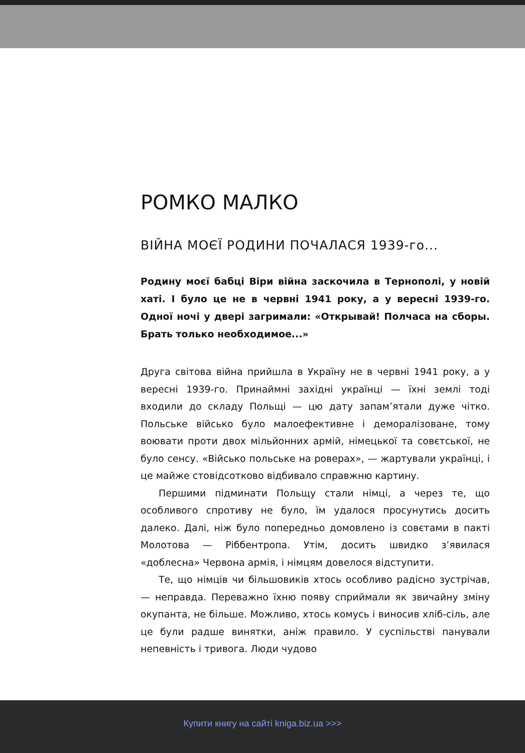РОМКО МАЛКО
ВІЙНА МОЄЇ РОДИНИ ПОЧАЛАСЯ 1939-го...
Родину моєї бабці Віри війна заскочила в Тернополі, у новій хаті. І було це не в червні 1941 року, а у вересні 1939-го. Одної ночі у двері загримали: «Открывай! Полчаса на сборы. Брать только необходимое...»
Друга світова війна прийшла в Україну не в червні 1941 року, а у вересні 1939-го. Принаймні західні українці — їхні землі тоді входили до складу Польщі — цю дату запам’ятали дуже чітко. Польське військо було малоефективне і деморалізоване, тому воювати проти двох мільйонних армій, німецької та совєтської, не було сенсу. «Військо польське на роверах», — жартували українці, і це майже стовідсотково відбивало справжню картину.
Першими підминати Польщу стали німці, а через те, що особливого спротиву не було, їм удалося просунутись досить далеко. Далі, ніж було попередньо домовлено із совєтами в пакті Молотова — Ріббентропа. Утім, досить швидко з’явилася «доблесна» Червона армія, і німцям довелося відступити.
Те, що німців чи більшовиків хтось особливо радісно зустрічав, — неправда. Переважно їхню появу сприймали як звичайну зміну окупанта, не більше. Можливо, хтось комусь і виносив хліб-сіль, але це були радше винятки, аніж правило. У суспільстві панували непевність і тривога. Люди чудово
Купити книгу на сайті kniga.biz.ua >>>